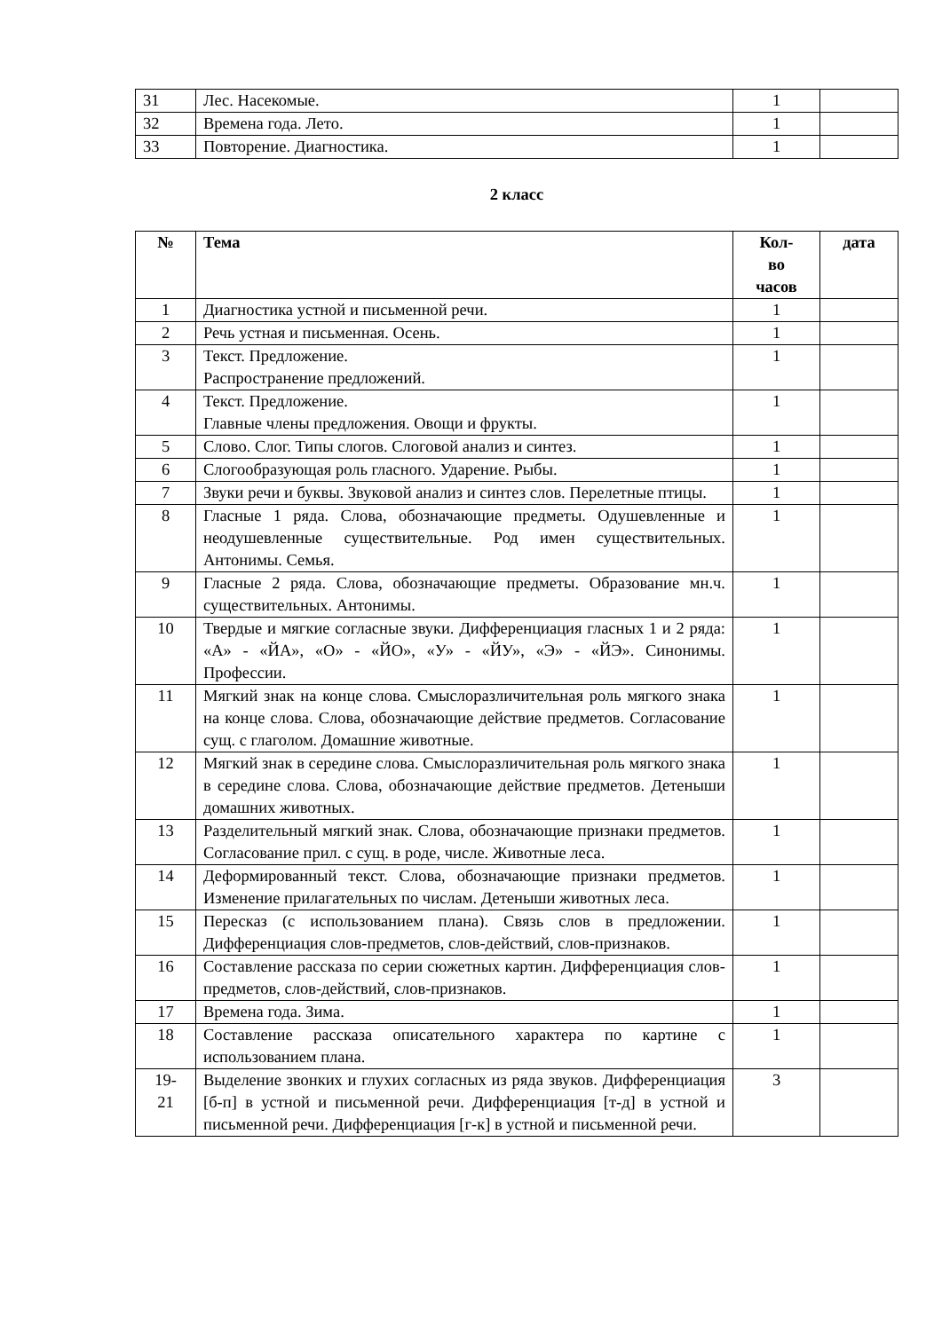| 31 | Лес. Насекомые. | 1 | |
| 32 | Времена года. Лето. | 1 | |
| 33 | Повторение. Диагностика. | 1 | |
2 класс
| № | Тема | Кол- во часов | дата |
| --- | --- | --- | --- |
| 1 | Диагностика устной и письменной речи. | 1 | |
| 2 | Речь устная и письменная. Осень. | 1 | |
| 3 | Текст. Предложение. Распространение предложений. | 1 | |
| 4 | Текст. Предложение. Главные члены предложения. Овощи и фрукты. | 1 | |
| 5 | Слово. Слог. Типы слогов. Слоговой анализ и синтез. | 1 | |
| 6 | Слогообразующая роль гласного. Ударение. Рыбы. | 1 | |
| 7 | Звуки речи и буквы. Звуковой анализ и синтез слов. Перелетные птицы. | 1 | |
| 8 | Гласные 1 ряда. Слова, обозначающие предметы. Одушевленные и неодушевленные существительные. Род имен существительных. Антонимы. Семья. | 1 | |
| 9 | Гласные 2 ряда. Слова, обозначающие предметы. Образование мн.ч. существительных. Антонимы. | 1 | |
| 10 | Твердые и мягкие согласные звуки. Дифференциация гласных 1 и 2 ряда: «А» - «ЙА», «О» - «ЙО», «У» - «ЙУ», «Э» - «ЙЭ». Синонимы. Профессии. | 1 | |
| 11 | Мягкий знак на конце слова. Смыслоразличительная роль мягкого знака на конце слова. Слова, обозначающие действие предметов. Согласование сущ. с глаголом. Домашние животные. | 1 | |
| 12 | Мягкий знак в середине слова. Смыслоразличительная роль мягкого знака в середине слова. Слова, обозначающие действие предметов. Детеныши домашних животных. | 1 | |
| 13 | Разделительный мягкий знак. Слова, обозначающие признаки предметов. Согласование прил. с сущ. в роде, числе. Животные леса. | 1 | |
| 14 | Деформированный текст. Слова, обозначающие признаки предметов. Изменение прилагательных по числам. Детеныши животных леса. | 1 | |
| 15 | Пересказ (с использованием плана). Связь слов в предложении. Дифференциация слов-предметов, слов-действий, слов-признаков. | 1 | |
| 16 | Составление рассказа по серии сюжетных картин. Дифференциация слов-предметов, слов-действий, слов-признаков. | 1 | |
| 17 | Времена года. Зима. | 1 | |
| 18 | Составление рассказа описательного характера по картине с использованием плана. | 1 | |
| 19- 21 | Выделение звонких и глухих согласных из ряда звуков. Дифференциация [б-п] в устной и письменной речи. Дифференциация [т-д] в устной и письменной речи. Дифференциация [г-к] в устной и письменной речи. | 3 | |